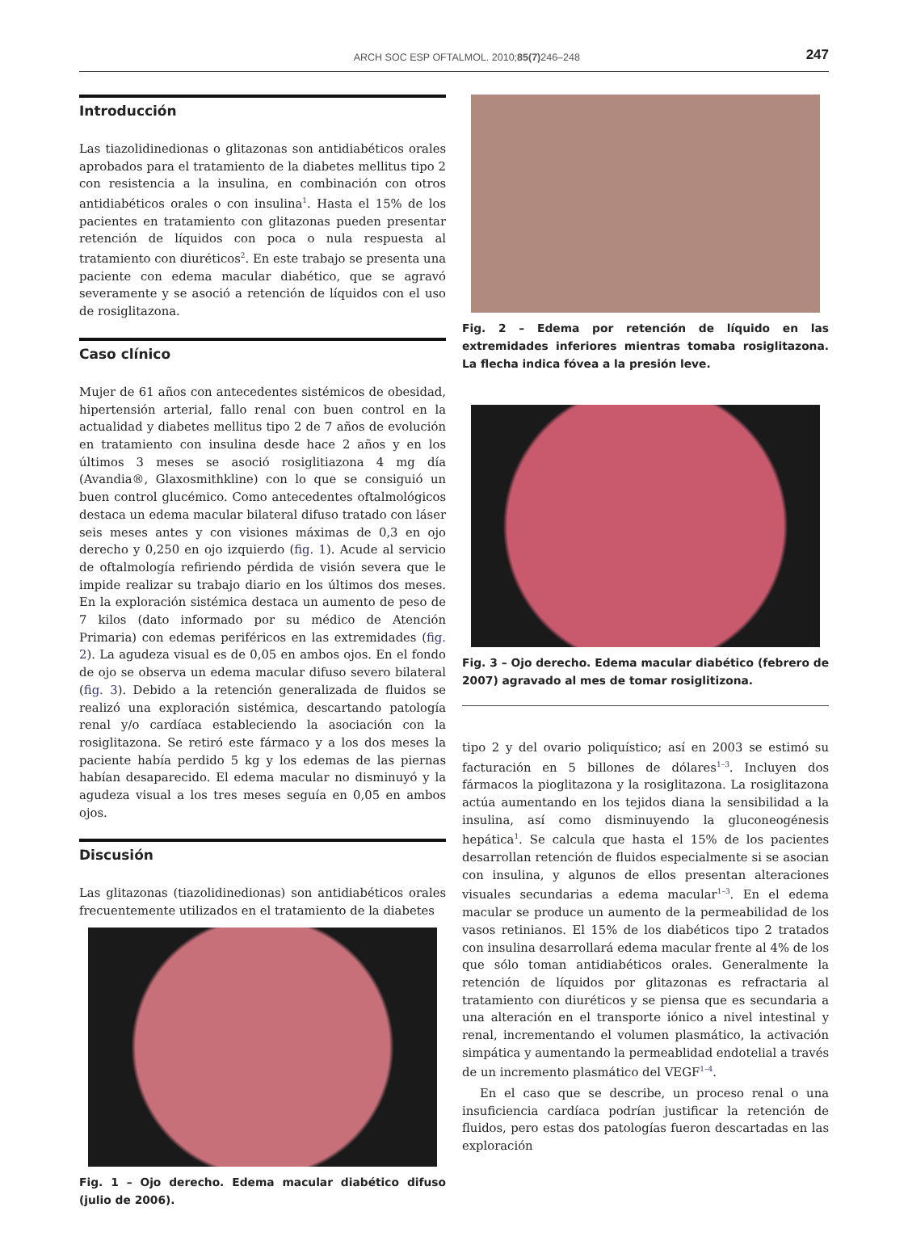ARCH SOC ESP OFTALMOL. 2010;85(7) 246–248 247
Introducción
Las tiazolidinedionas o glitazonas son antidiabéticos orales aprobados para el tratamiento de la diabetes mellitus tipo 2 con resistencia a la insulina, en combinación con otros antidiabéticos orales o con insulina<sup>1</sup>. Hasta el 15% de los pacientes en tratamiento con glitazonas pueden presentar retención de líquidos con poca o nula respuesta al tratamiento con diuréticos<sup>2</sup>. En este trabajo se presenta una paciente con edema macular diabético, que se agravó severamente y se asoció a retención de líquidos con el uso de rosiglitazona.
Caso clínico
Mujer de 61 años con antecedentes sistémicos de obesidad, hipertensión arterial, fallo renal con buen control en la actualidad y diabetes mellitus tipo 2 de 7 años de evolución en tratamiento con insulina desde hace 2 años y en los últimos 3 meses se asoció rosiglitiazona 4 mg día (Avandia®, Glaxosmithkline) con lo que se consiguió un buen control glucémico. Como antecedentes oftalmológicos destaca un edema macular bilateral difuso tratado con láser seis meses antes y con visiones máximas de 0,3 en ojo derecho y 0,250 en ojo izquierdo (fig. 1). Acude al servicio de oftalmología refiriendo pérdida de visión severa que le impide realizar su trabajo diario en los últimos dos meses. En la exploración sistémica destaca un aumento de peso de 7 kilos (dato informado por su médico de Atención Primaria) con edemas periféricos en las extremidades (fig. 2). La agudeza visual es de 0,05 en ambos ojos. En el fondo de ojo se observa un edema macular difuso severo bilateral (fig. 3). Debido a la retención generalizada de fluidos se realizó una exploración sistémica, descartando patología renal y/o cardíaca estableciendo la asociación con la rosiglitazona. Se retiró este fármaco y a los dos meses la paciente había perdido 5 kg y los edemas de las piernas habían desaparecido. El edema macular no disminuyó y la agudeza visual a los tres meses seguía en 0,05 en ambos ojos.
Discusión
Las glitazonas (tiazolidinedionas) son antidiabéticos orales frecuentemente utilizados en el tratamiento de la diabetes
Fig. 1 – Ojo derecho. Edema macular diabético difuso (julio de 2006).
Fig. 2 – Edema por retención de líquido en las extremidades inferiores mientras tomaba rosiglitazona. La flecha indica fóvea a la presión leve.
Fig. 3 – Ojo derecho. Edema macular diabético (febrero de 2007) agravado al mes de tomar rosiglitizona.
tipo 2 y del ovario poliquístico; así en 2003 se estimó su facturación en 5 billones de dólares<sup>1–3</sup>. Incluyen dos fármacos la pioglitazona y la rosiglitazona. La rosiglitazona actúa aumentando en los tejidos diana la sensibilidad a la insulina, así como disminuyendo la gluconeogénesis hepática<sup>1</sup>. Se calcula que hasta el 15% de los pacientes desarrollan retención de fluidos especialmente si se asocian con insulina, y algunos de ellos presentan alteraciones visuales secundarias a edema macular<sup>1–3</sup>. En el edema macular se produce un aumento de la permeabilidad de los vasos retinianos. El 15% de los diabéticos tipo 2 tratados con insulina desarrollará edema macular frente al 4% de los que sólo toman antidiabéticos orales. Generalmente la retención de líquidos por glitazonas es refractaria al tratamiento con diuréticos y se piensa que es secundaria a una alteración en el transporte iónico a nivel intestinal y renal, incrementando el volumen plasmático, la activación simpática y aumentando la permeablidad endotelial a través de un incremento plasmático del VEGF<sup>1–4</sup>.
En el caso que se describe, un proceso renal o una insuficiencia cardíaca podrían justificar la retención de fluidos, pero estas dos patologías fueron descartadas en las exploración